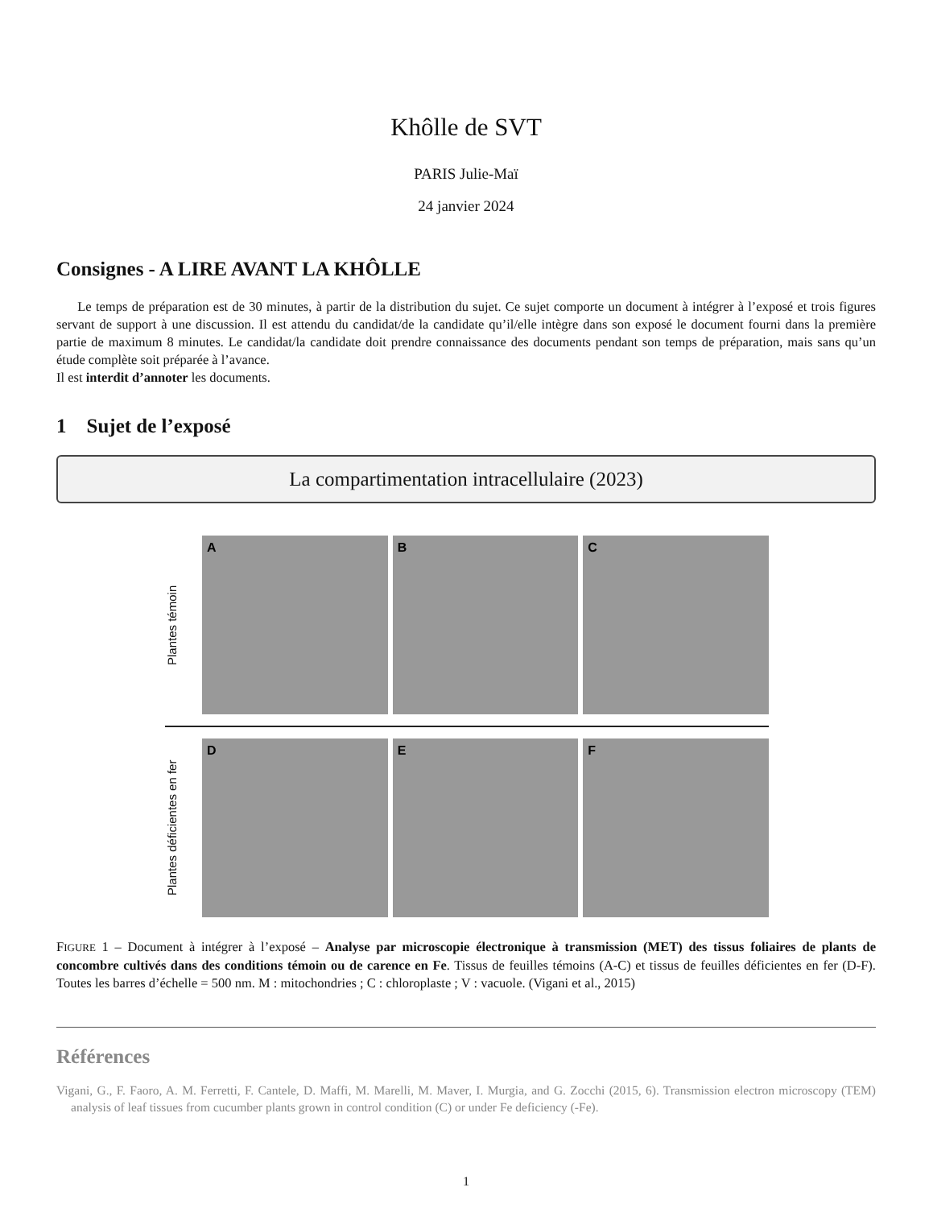Khôlle de SVT
PARIS Julie-Maï
24 janvier 2024
Consignes - A LIRE AVANT LA KHÔLLE
Le temps de préparation est de 30 minutes, à partir de la distribution du sujet. Ce sujet comporte un document à intégrer à l’exposé et trois figures servant de support à une discussion. Il est attendu du candidat/de la candidate qu’il/elle intègre dans son exposé le document fourni dans la première partie de maximum 8 minutes. Le candidat/la candidate doit prendre connaissance des documents pendant son temps de préparation, mais sans qu’un étude complète soit préparée à l’avance.
Il est interdit d’annoter les documents.
1 Sujet de l’exposé
La compartimentation intracellulaire (2023)
Plantes témoin
A B C
Plantes déficientes en fer
D E F
FIGURE 1 – Document à intégrer à l’exposé – Analyse par microscopie électronique à transmission (MET) des tissus foliaires de plants de concombre cultivés dans des conditions témoin ou de carence en Fe. Tissus de feuilles témoins (A-C) et tissus de feuilles déficientes en fer (D-F). Toutes les barres d’échelle = 500 nm. M : mitochondries ; C : chloroplaste ; V : vacuole. (Vigani et al., 2015)
Références
Vigani, G., F. Faoro, A. M. Ferretti, F. Cantele, D. Maffi, M. Marelli, M. Maver, I. Murgia, and G. Zocchi (2015, 6). Transmission electron microscopy (TEM) analysis of leaf tissues from cucumber plants grown in control condition (C) or under Fe deficiency (-Fe).
1